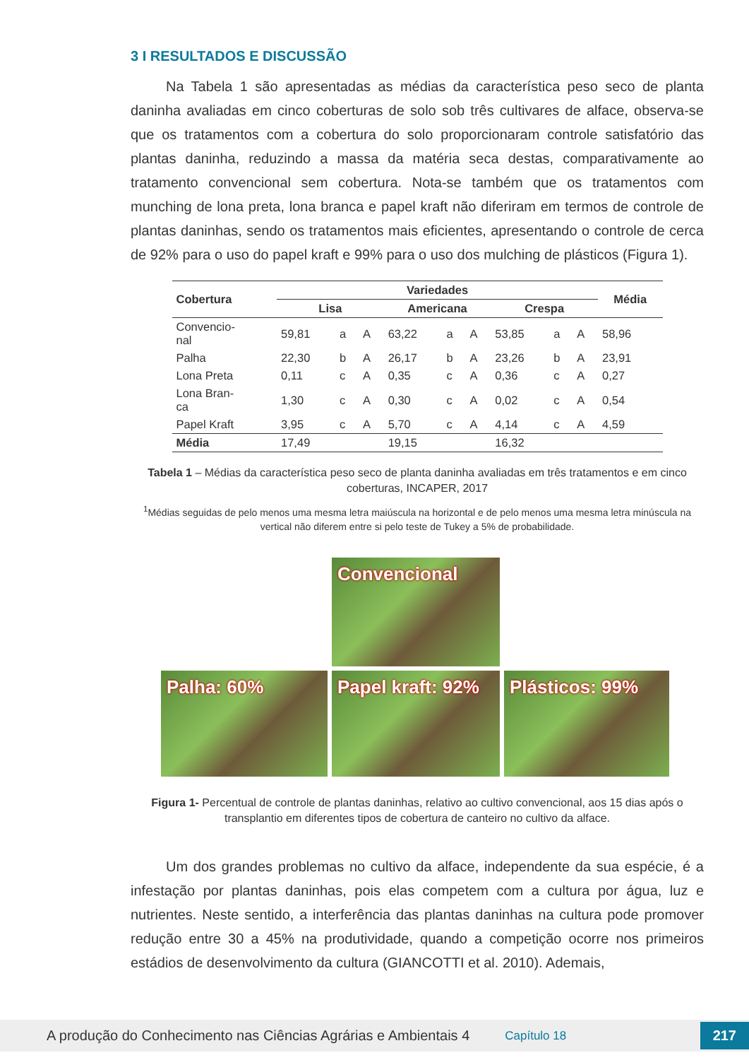3 I RESULTADOS E DISCUSSÃO
Na Tabela 1 são apresentadas as médias da característica peso seco de planta daninha avaliadas em cinco coberturas de solo sob três cultivares de alface, observa-se que os tratamentos com a cobertura do solo proporcionaram controle satisfatório das plantas daninha, reduzindo a massa da matéria seca destas, comparativamente ao tratamento convencional sem cobertura. Nota-se também que os tratamentos com munching de lona preta, lona branca e papel kraft não diferiram em termos de controle de plantas daninhas, sendo os tratamentos mais eficientes, apresentando o controle de cerca de 92% para o uso do papel kraft e 99% para o uso dos mulching de plásticos (Figura 1).
| Cobertura | Variedades | | | | | | | | | Média |
| --- | --- | --- | --- | --- | --- | --- | --- | --- | --- | --- |
| | Lisa | | | Americana | | | Crespa | | | |
| Convencio- nal | 59,81 | a | A | 63,22 | a | A | 53,85 | a | A | 58,96 |
| Palha | 22,30 | b | A | 26,17 | b | A | 23,26 | b | A | 23,91 |
| Lona Preta | 0,11 | c | A | 0,35 | c | A | 0,36 | c | A | 0,27 |
| Lona Bran- ca | 1,30 | c | A | 0,30 | c | A | 0,02 | c | A | 0,54 |
| Papel Kraft | 3,95 | c | A | 5,70 | c | A | 4,14 | c | A | 4,59 |
| Média | 17,49 | | | 19,15 | | | 16,32 | | | |
Tabela 1 – Médias da característica peso seco de planta daninha avaliadas em três tratamentos e em cinco coberturas, INCAPER, 2017
<sup>1</sup> Médias seguidas de pelo menos uma mesma letra maiúscula na horizontal e de pelo menos uma mesma letra minúscula na vertical não diferem entre si pelo teste de Tukey a 5% de probabilidade.
Convencional
Palha: 60%
Papel kraft: 92%
Plásticos: 99%
Figura 1- Percentual de controle de plantas daninhas, relativo ao cultivo convencional, aos 15 dias após o transplantio em diferentes tipos de cobertura de canteiro no cultivo da alface.
Um dos grandes problemas no cultivo da alface, independente da sua espécie, é a infestação por plantas daninhas, pois elas competem com a cultura por água, luz e nutrientes. Neste sentido, a interferência das plantas daninhas na cultura pode promover redução entre 30 a 45% na produtividade, quando a competição ocorre nos primeiros estádios de desenvolvimento da cultura (GIANCOTTI et al. 2010). Ademais,
A produção do Conhecimento nas Ciências Agrárias e Ambientais 4 Capítulo 18 217